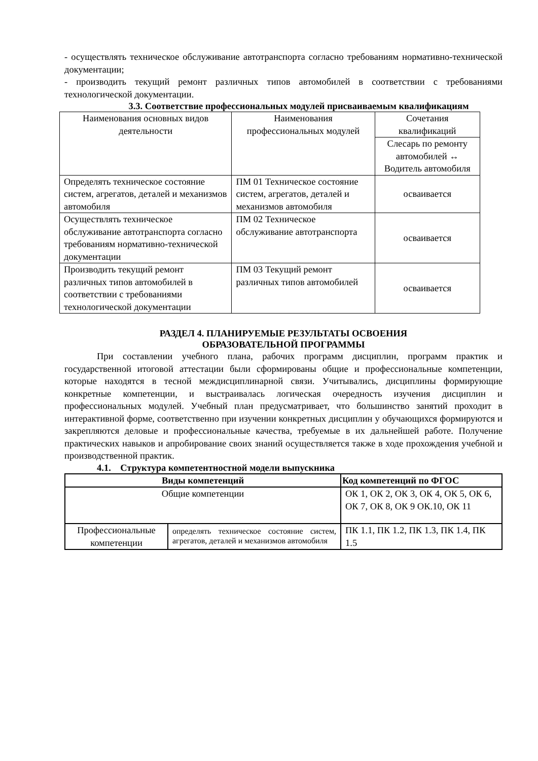- осуществлять техническое обслуживание автотранспорта согласно требованиям нормативно-технической документации;
- производить текущий ремонт различных типов автомобилей в соответствии с требованиями технологической документации.
3.3. Соответствие профессиональных модулей присваиваемым квалификациям
| Наименования основных видов деятельности | Наименования профессиональных модулей | Сочетания квалификаций |
| | | Слесарь по ремонту автомобилей ↔ Водитель автомобиля |
| Определять техническое состояние систем, агрегатов, деталей и механизмов автомобиля | ПМ 01 Техническое состояние систем, агрегатов, деталей и механизмов автомобиля | осваивается |
| Осуществлять техническое обслуживание автотранспорта согласно требованиям нормативно-технической документации | ПМ 02 Техническое обслуживание автотранспорта | осваивается |
| Производить текущий ремонт различных типов автомобилей в соответствии с требованиями технологической документации | ПМ 03 Текущий ремонт различных типов автомобилей | осваивается |
РАЗДЕЛ 4. ПЛАНИРУЕМЫЕ РЕЗУЛЬТАТЫ ОСВОЕНИЯ
ОБРАЗОВАТЕЛЬНОЙ ПРОГРАММЫ
При составлении учебного плана, рабочих программ дисциплин, программ практик и государственной итоговой аттестации были сформированы общие и профессиональные компетенции, которые находятся в тесной междисциплинарной связи. Учитывались, дисциплины формирующие конкретные компетенции, и выстраивалась логическая очередность изучения дисциплин и профессиональных модулей. Учебный план предусматривает, что большинство занятий проходит в интерактивной форме, соответственно при изучении конкретных дисциплин у обучающихся формируются и закрепляются деловые и профессиональные качества, требуемые в их дальнейшей работе. Получение практических навыков и апробирование своих знаний осуществляется также в ходе прохождения учебной и производственной практик.
4.1. Структура компетентностной модели выпускника
| Виды компетенций | | Код компетенций по ФГОС |
| --- | --- | --- |
| Общие компетенции | | ОК 1, ОК 2, ОК 3, ОК 4, ОК 5, ОК 6, ОК 7, ОК 8, ОК 9 ОК.10, ОК 11 |
| Профессиональные компетенции | определять техническое состояние систем, агрегатов, деталей и механизмов автомобиля | ПК 1.1, ПК 1.2, ПК 1.3, ПК 1.4, ПК 1.5 |